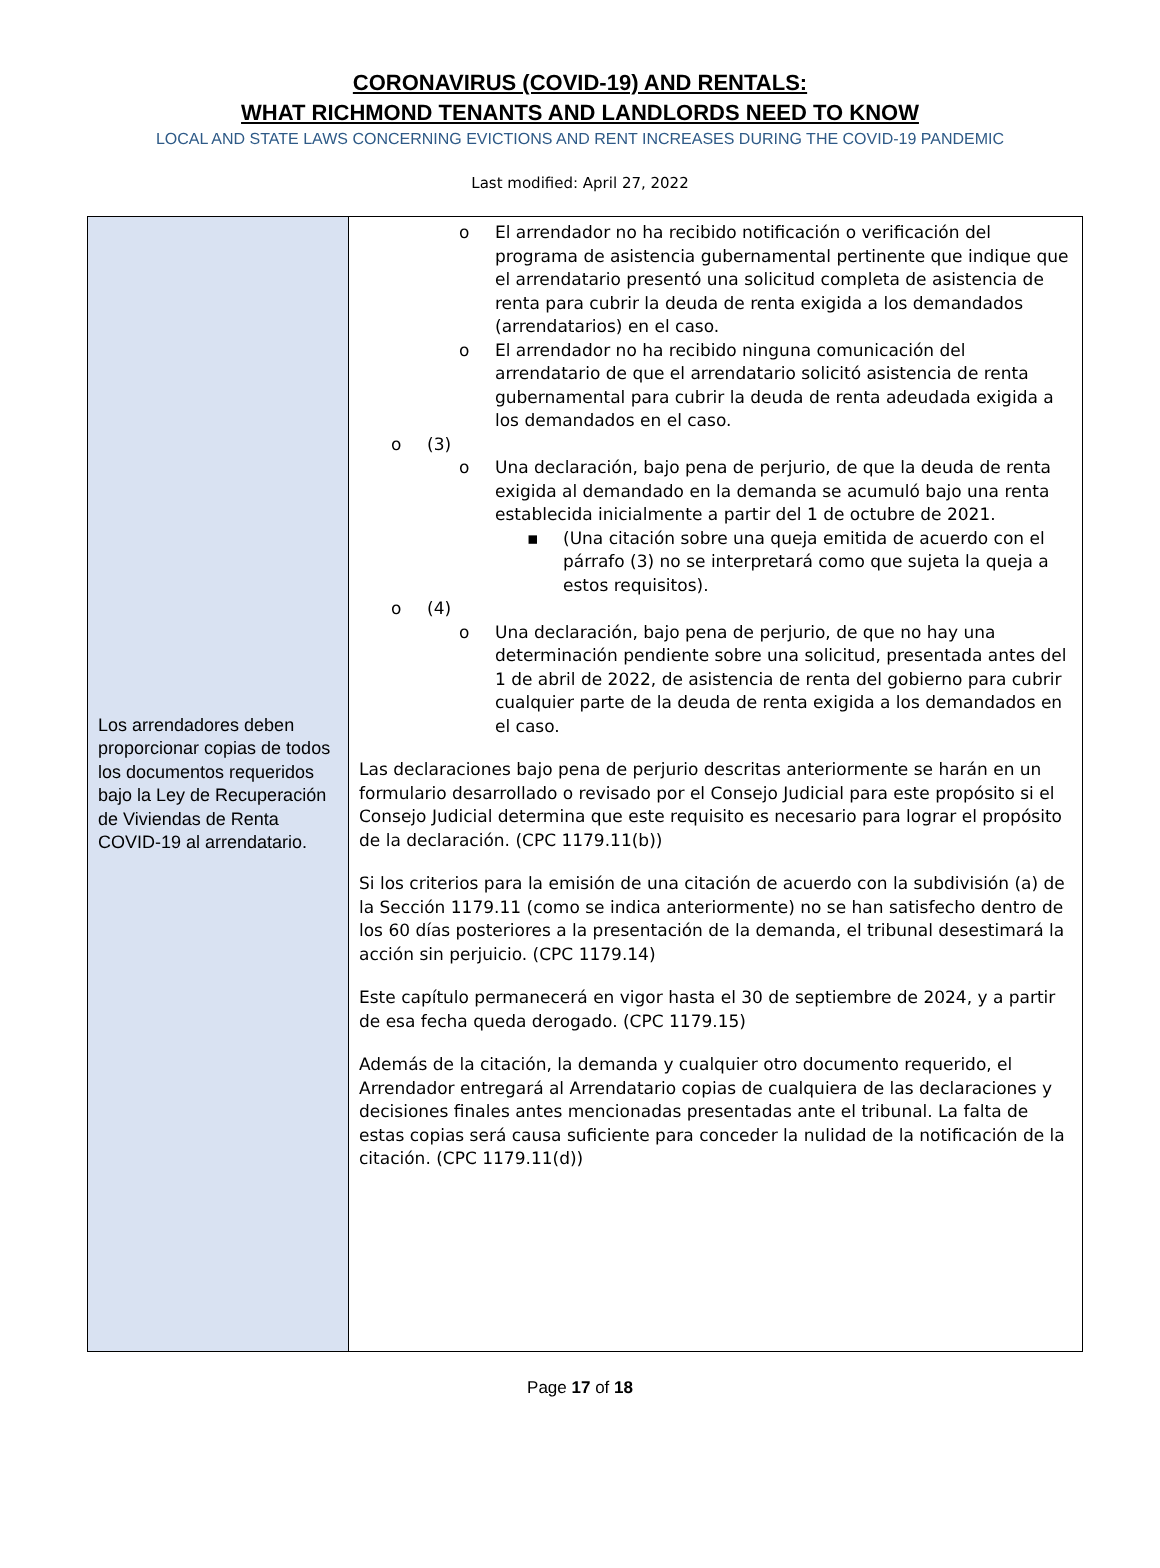CORONAVIRUS (COVID-19) AND RENTALS:
WHAT RICHMOND TENANTS AND LANDLORDS NEED TO KNOW
LOCAL AND STATE LAWS CONCERNING EVICTIONS AND RENT INCREASES DURING THE COVID-19 PANDEMIC
Last modified: April 27, 2022
| Los arrendadores deben proporcionar copias de todos los documentos requeridos bajo la Ley de Recuperación de Viviendas de Renta COVID-19 al arrendatario. | o El arrendador no ha recibido notificación o verificación del programa de asistencia gubernamental pertinente que indique que el arrendatario presentó una solicitud completa de asistencia de renta para cubrir la deuda de renta exigida a los demandados (arrendatarios) en el caso. o El arrendador no ha recibido ninguna comunicación del arrendatario de que el arrendatario solicitó asistencia de renta gubernamental para cubrir la deuda de renta adeudada exigida a los demandados en el caso. o (3) o Una declaración, bajo pena de perjurio, de que la deuda de renta exigida al demandado en la demanda se acumuló bajo una renta establecida inicialmente a partir del 1 de octubre de 2021. ▪ (Una citación sobre una queja emitida de acuerdo con el párrafo (3) no se interpretará como que sujeta la queja a estos requisitos). o (4) o Una declaración, bajo pena de perjurio, de que no hay una determinación pendiente sobre una solicitud, presentada antes del 1 de abril de 2022, de asistencia de renta del gobierno para cubrir cualquier parte de la deuda de renta exigida a los demandados en el caso. Las declaraciones bajo pena de perjurio descritas anteriormente se harán en un formulario desarrollado o revisado por el Consejo Judicial para este propósito si el Consejo Judicial determina que este requisito es necesario para lograr el propósito de la declaración. (CPC 1179.11(b)) Si los criterios para la emisión de una citación de acuerdo con la subdivisión (a) de la Sección 1179.11 (como se indica anteriormente) no se han satisfecho dentro de los 60 días posteriores a la presentación de la demanda, el tribunal desestimará la acción sin perjuicio. (CPC 1179.14) Este capítulo permanecerá en vigor hasta el 30 de septiembre de 2024, y a partir de esa fecha queda derogado. (CPC 1179.15) Además de la citación, la demanda y cualquier otro documento requerido, el Arrendador entregará al Arrendatario copias de cualquiera de las declaraciones y decisiones finales antes mencionadas presentadas ante el tribunal. La falta de estas copias será causa suficiente para conceder la nulidad de la notificación de la citación. (CPC 1179.11(d)) |
Page 17 of 18